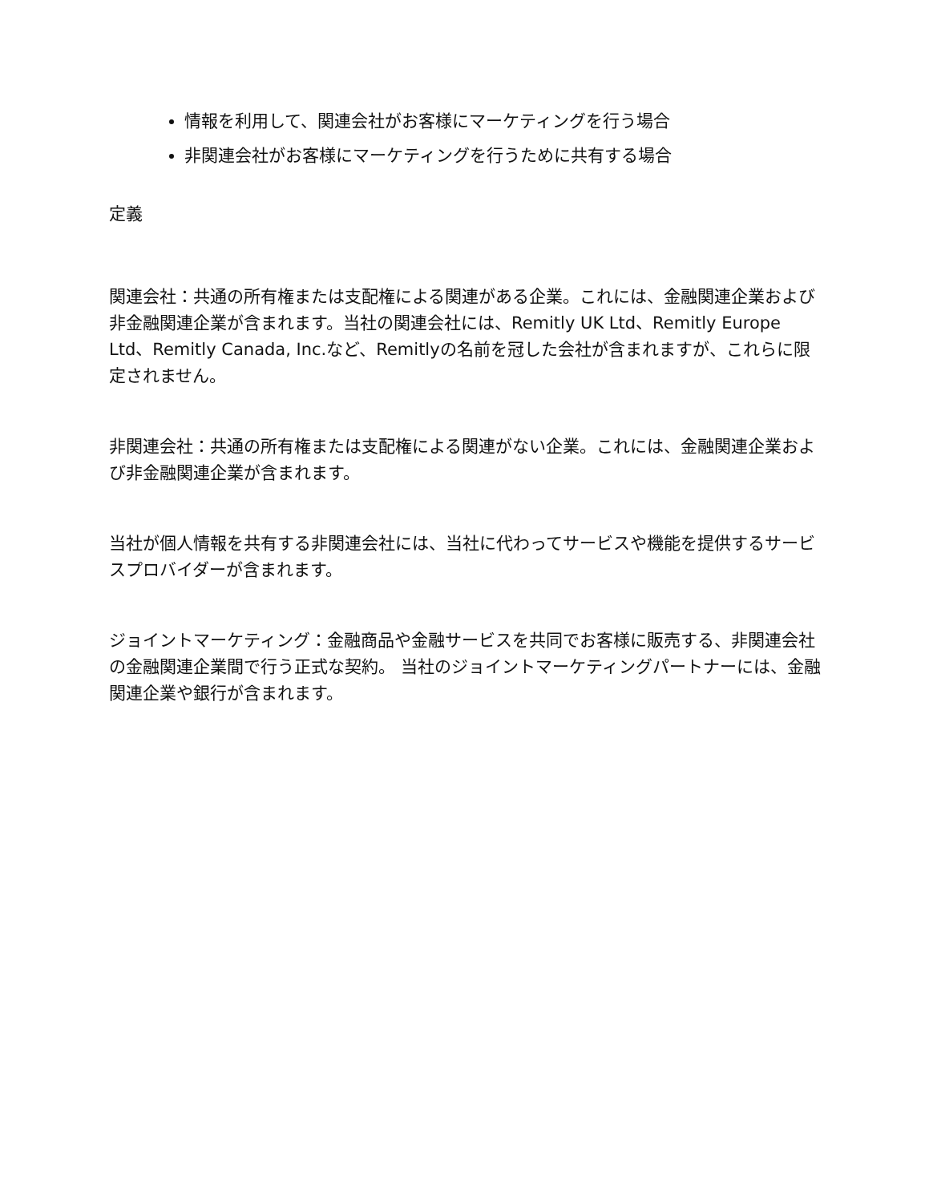情報を利用して、関連会社がお客様にマーケティングを行う場合
非関連会社がお客様にマーケティングを行うために共有する場合
定義
関連会社：共通の所有権または支配権による関連がある企業。これには、金融関連企業および非金融関連企業が含まれます。当社の関連会社には、Remitly UK Ltd、Remitly Europe Ltd、Remitly Canada, Inc.など、Remitlyの名前を冠した会社が含まれますが、これらに限定されません。
非関連会社：共通の所有権または支配権による関連がない企業。これには、金融関連企業および非金融関連企業が含まれます。
当社が個人情報を共有する非関連会社には、当社に代わってサービスや機能を提供するサービスプロバイダーが含まれます。
ジョイントマーケティング：金融商品や金融サービスを共同でお客様に販売する、非関連会社の金融関連企業間で行う正式な契約。 当社のジョイントマーケティングパートナーには、金融関連企業や銀行が含まれます。